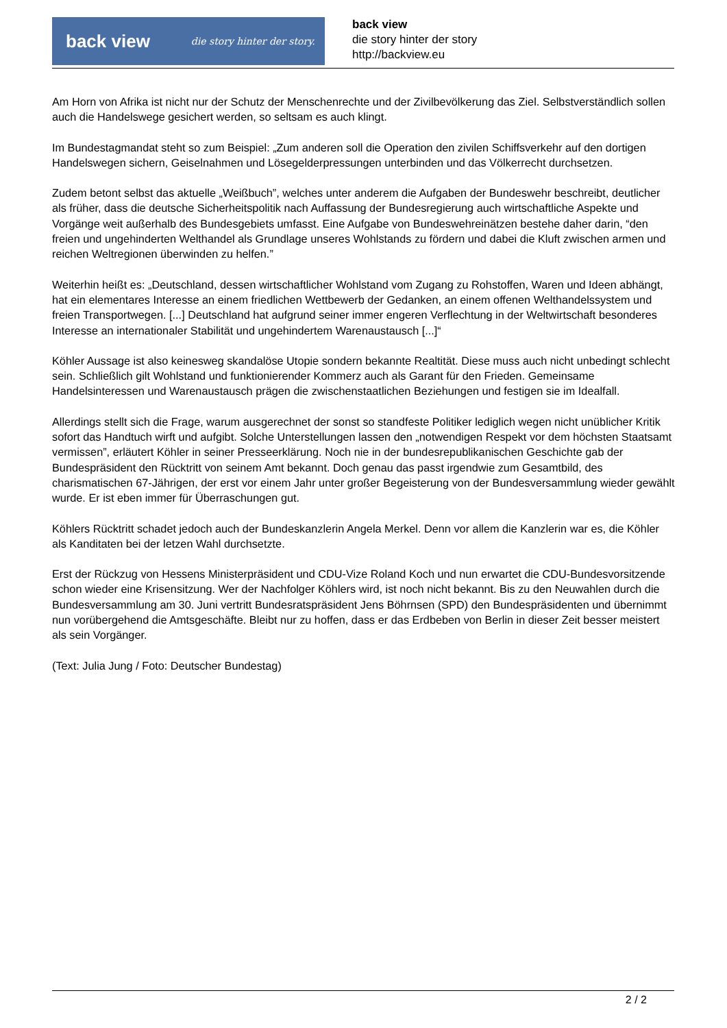back view die story hinter der story.
back view
die story hinter der story
http://backview.eu
Am Horn von Afrika ist nicht nur der Schutz der Menschenrechte und der Zivilbevölkerung das Ziel. Selbstverständlich sollen auch die Handelswege gesichert werden, so seltsam es auch klingt.
Im Bundestagmandat steht so zum Beispiel: „Zum anderen soll die Operation den zivilen Schiffsverkehr auf den dortigen Handelswegen sichern, Geiselnahmen und Lösegelderpressungen unterbinden und das Völkerrecht durchsetzen.
Zudem betont selbst das aktuelle „Weißbuch”, welches unter anderem die Aufgaben der Bundeswehr beschreibt, deutlicher als früher, dass die deutsche Sicherheitspolitik nach Auffassung der Bundesregierung auch wirtschaftliche Aspekte und Vorgänge weit außerhalb des Bundesgebiets umfasst. Eine Aufgabe von Bundeswehreinätzen bestehe daher darin, “den freien und ungehinderten Welthandel als Grundlage unseres Wohlstands zu fördern und dabei die Kluft zwischen armen und reichen Weltregionen überwinden zu helfen.”
Weiterhin heißt es: „Deutschland, dessen wirtschaftlicher Wohlstand vom Zugang zu Rohstoffen, Waren und Ideen abhängt, hat ein elementares Interesse an einem friedlichen Wettbewerb der Gedanken, an einem offenen Welthandelssystem und freien Transportwegen. [...] Deutschland hat aufgrund seiner immer engeren Verflechtung in der Weltwirtschaft besonderes Interesse an internationaler Stabilität und ungehindertem Warenaustausch [...]“
Köhler Aussage ist also keinesweg skandalöse Utopie sondern bekannte Realtität. Diese muss auch nicht unbedingt schlecht sein. Schließlich gilt Wohlstand und funktionierender Kommerz auch als Garant für den Frieden. Gemeinsame Handelsinteressen und Warenaustausch prägen die zwischenstaatlichen Beziehungen und festigen sie im Idealfall.
Allerdings stellt sich die Frage, warum ausgerechnet der sonst so standfeste Politiker lediglich wegen nicht unüblicher Kritik sofort das Handtuch wirft und aufgibt. Solche Unterstellungen lassen den „notwendigen Respekt vor dem höchsten Staatsamt vermissen”, erläutert Köhler in seiner Presseerklärung. Noch nie in der bundesrepublikanischen Geschichte gab der Bundespräsident den Rücktritt von seinem Amt bekannt. Doch genau das passt irgendwie zum Gesamtbild, des charismatischen 67-Jährigen, der erst vor einem Jahr unter großer Begeisterung von der Bundesversammlung wieder gewählt wurde. Er ist eben immer für Überraschungen gut.
Köhlers Rücktritt schadet jedoch auch der Bundeskanzlerin Angela Merkel. Denn vor allem die Kanzlerin war es, die Köhler als Kanditaten bei der letzen Wahl durchsetzte.
Erst der Rückzug von Hessens Ministerpräsident und CDU-Vize Roland Koch und nun erwartet die CDU-Bundesvorsitzende schon wieder eine Krisensitzung. Wer der Nachfolger Köhlers wird, ist noch nicht bekannt. Bis zu den Neuwahlen durch die Bundesversammlung am 30. Juni vertritt Bundesratspräsident Jens Böhrnsen (SPD) den Bundespräsidenten und übernimmt nun vorübergehend die Amtsgeschäfte. Bleibt nur zu hoffen, dass er das Erdbeben von Berlin in dieser Zeit besser meistert als sein Vorgänger.
(Text: Julia Jung / Foto: Deutscher Bundestag)
2 / 2